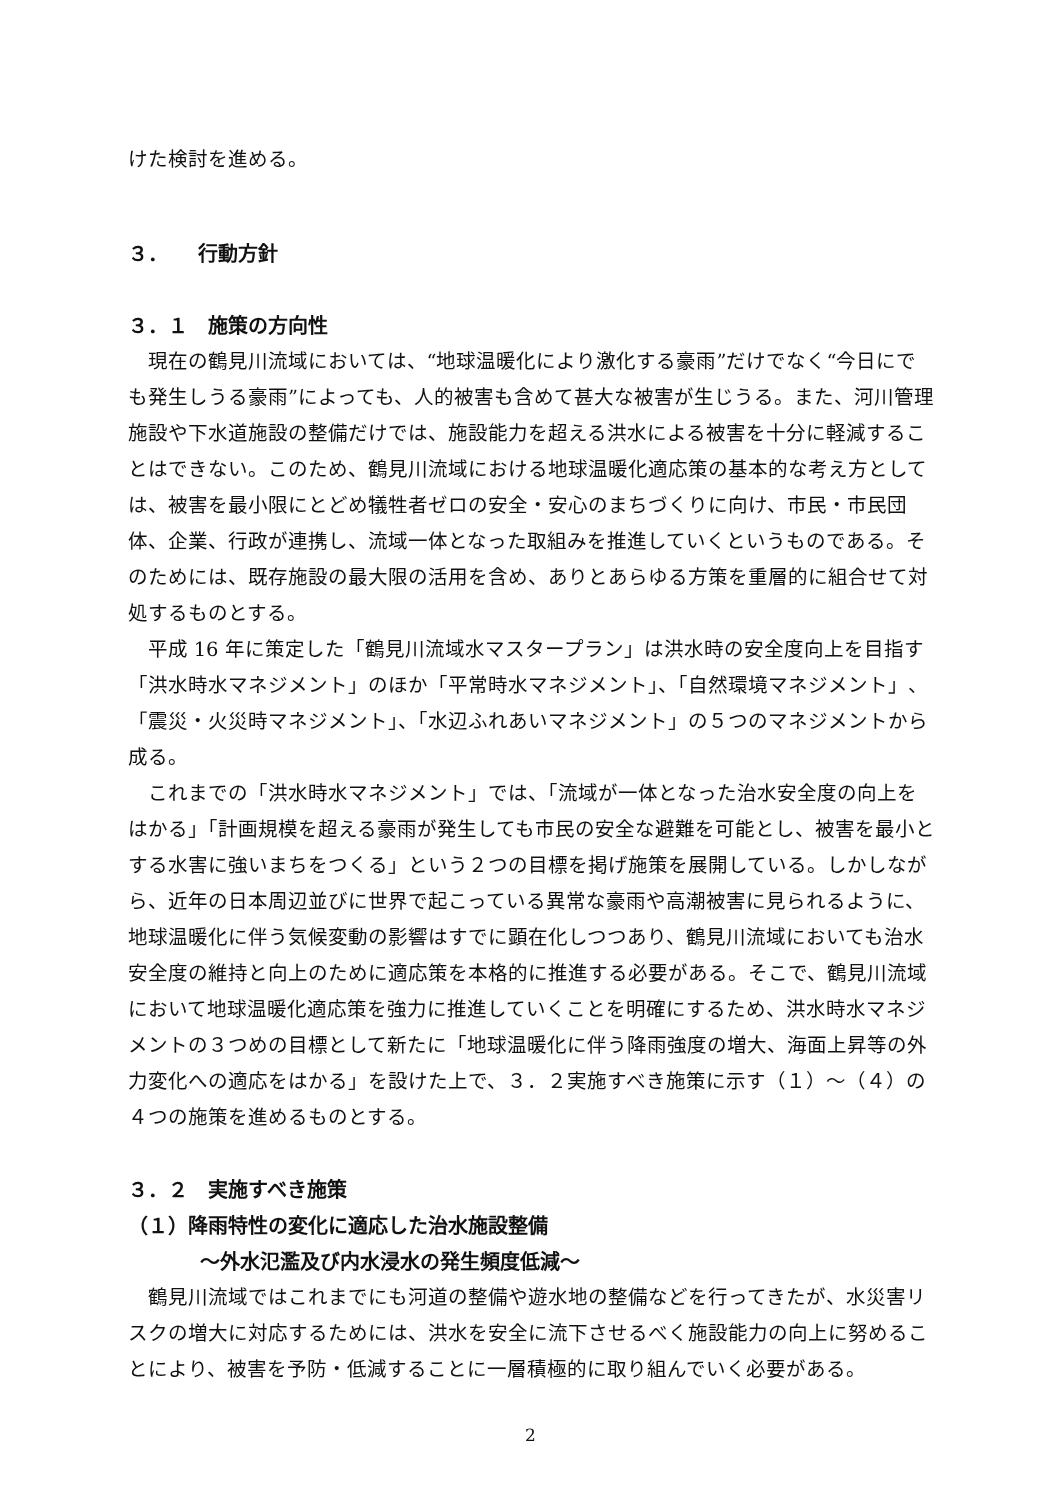けた検討を進める。
３．　　行動方針
３．１　施策の方向性
現在の鶴見川流域においては、“地球温暖化により激化する豪雨”だけでなく“今日にでも発生しうる豪雨”によっても、人的被害も含めて甚大な被害が生じうる。また、河川管理施設や下水道施設の整備だけでは、施設能力を超える洪水による被害を十分に軽減することはできない。このため、鶴見川流域における地球温暖化適応策の基本的な考え方としては、被害を最小限にとどめ犠牲者ゼロの安全・安心のまちづくりに向け、市民・市民団体、企業、行政が連携し、流域一体となった取組みを推進していくというものである。そのためには、既存施設の最大限の活用を含め、ありとあらゆる方策を重層的に組合せて対処するものとする。
平成 16 年に策定した「鶴見川流域水マスタープラン」は洪水時の安全度向上を目指す「洪水時水マネジメント」のほか「平常時水マネジメント」、「自然環境マネジメント」、「震災・火災時マネジメント」、「水辺ふれあいマネジメント」の５つのマネジメントから成る。
これまでの「洪水時水マネジメント」では、「流域が一体となった治水安全度の向上をはかる」「計画規模を超える豪雨が発生しても市民の安全な避難を可能とし、被害を最小とする水害に強いまちをつくる」という２つの目標を掲げ施策を展開している。しかしながら、近年の日本周辺並びに世界で起こっている異常な豪雨や高潮被害に見られるように、地球温暖化に伴う気候変動の影響はすでに顕在化しつつあり、鶴見川流域においても治水安全度の維持と向上のために適応策を本格的に推進する必要がある。そこで、鶴見川流域において地球温暖化適応策を強力に推進していくことを明確にするため、洪水時水マネジメントの３つめの目標として新たに「地球温暖化に伴う降雨強度の増大、海面上昇等の外力変化への適応をはかる」を設けた上で、３．２実施すべき施策に示す（１）～（４）の４つの施策を進めるものとする。
３．２　実施すべき施策
（１）降雨特性の変化に適応した治水施設整備
～外水氾濫及び内水浸水の発生頻度低減～
鶴見川流域ではこれまでにも河道の整備や遊水地の整備などを行ってきたが、水災害リスクの増大に対応するためには、洪水を安全に流下させるべく施設能力の向上に努めることにより、被害を予防・低減することに一層積極的に取り組んでいく必要がある。
2